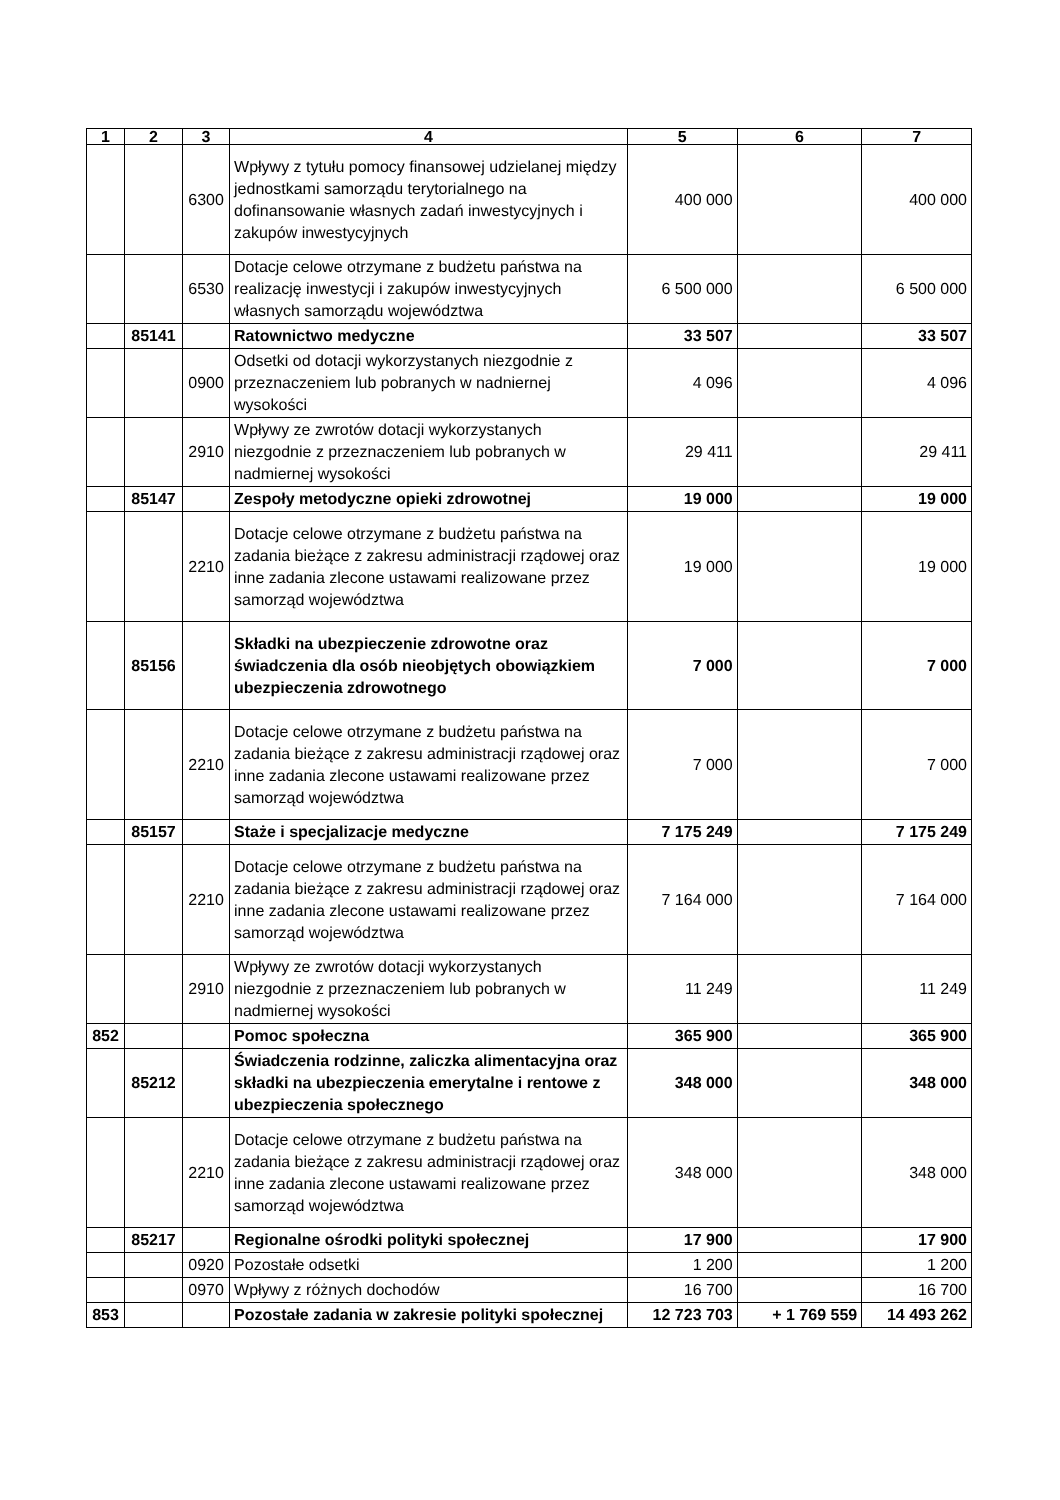| 1 | 2 | 3 | 4 | 5 | 6 | 7 |
| --- | --- | --- | --- | --- | --- | --- |
| | | 6300 | Wpływy z tytułu pomocy finansowej udzielanej między jednostkami samorządu terytorialnego na dofinansowanie własnych zadań inwestycyjnych i zakupów inwestycyjnych | 400 000 | | 400 000 |
| | | 6530 | Dotacje celowe otrzymane z budżetu państwa na realizację inwestycji i zakupów inwestycyjnych własnych samorządu województwa | 6 500 000 | | 6 500 000 |
| | 85141 | | Ratownictwo medyczne | 33 507 | | 33 507 |
| | | 0900 | Odsetki od dotacji wykorzystanych niezgodnie z przeznaczeniem lub pobranych w nadniernej wysokości | 4 096 | | 4 096 |
| | | 2910 | Wpływy ze zwrotów dotacji wykorzystanych niezgodnie z przeznaczeniem lub pobranych w nadmiernej wysokości | 29 411 | | 29 411 |
| | 85147 | | Zespoły metodyczne opieki zdrowotnej | 19 000 | | 19 000 |
| | | 2210 | Dotacje celowe otrzymane z budżetu państwa na zadania bieżące z zakresu administracji rządowej oraz inne zadania zlecone ustawami realizowane przez samorząd województwa | 19 000 | | 19 000 |
| | 85156 | | Składki na ubezpieczenie zdrowotne oraz świadczenia dla osób nieobjętych obowiązkiem ubezpieczenia zdrowotnego | 7 000 | | 7 000 |
| | | 2210 | Dotacje celowe otrzymane z budżetu państwa na zadania bieżące z zakresu administracji rządowej oraz inne zadania zlecone ustawami realizowane przez samorząd województwa | 7 000 | | 7 000 |
| | 85157 | | Staże i specjalizacje medyczne | 7 175 249 | | 7 175 249 |
| | | 2210 | Dotacje celowe otrzymane z budżetu państwa na zadania bieżące z zakresu administracji rządowej oraz inne zadania zlecone ustawami realizowane przez samorząd województwa | 7 164 000 | | 7 164 000 |
| | | 2910 | Wpływy ze zwrotów dotacji wykorzystanych niezgodnie z przeznaczeniem lub pobranych w nadmiernej wysokości | 11 249 | | 11 249 |
| 852 | | | Pomoc społeczna | 365 900 | | 365 900 |
| | 85212 | | Świadczenia rodzinne, zaliczka alimentacyjna oraz składki na ubezpieczenia emerytalne i rentowe z ubezpieczenia społecznego | 348 000 | | 348 000 |
| | | 2210 | Dotacje celowe otrzymane z budżetu państwa na zadania bieżące z zakresu administracji rządowej oraz inne zadania zlecone ustawami realizowane przez samorząd województwa | 348 000 | | 348 000 |
| | 85217 | | Regionalne ośrodki polityki społecznej | 17 900 | | 17 900 |
| | | 0920 | Pozostałe odsetki | 1 200 | | 1 200 |
| | | 0970 | Wpływy z różnych dochodów | 16 700 | | 16 700 |
| 853 | | | Pozostałe zadania w zakresie polityki społecznej | 12 723 703 | + 1 769 559 | 14 493 262 |